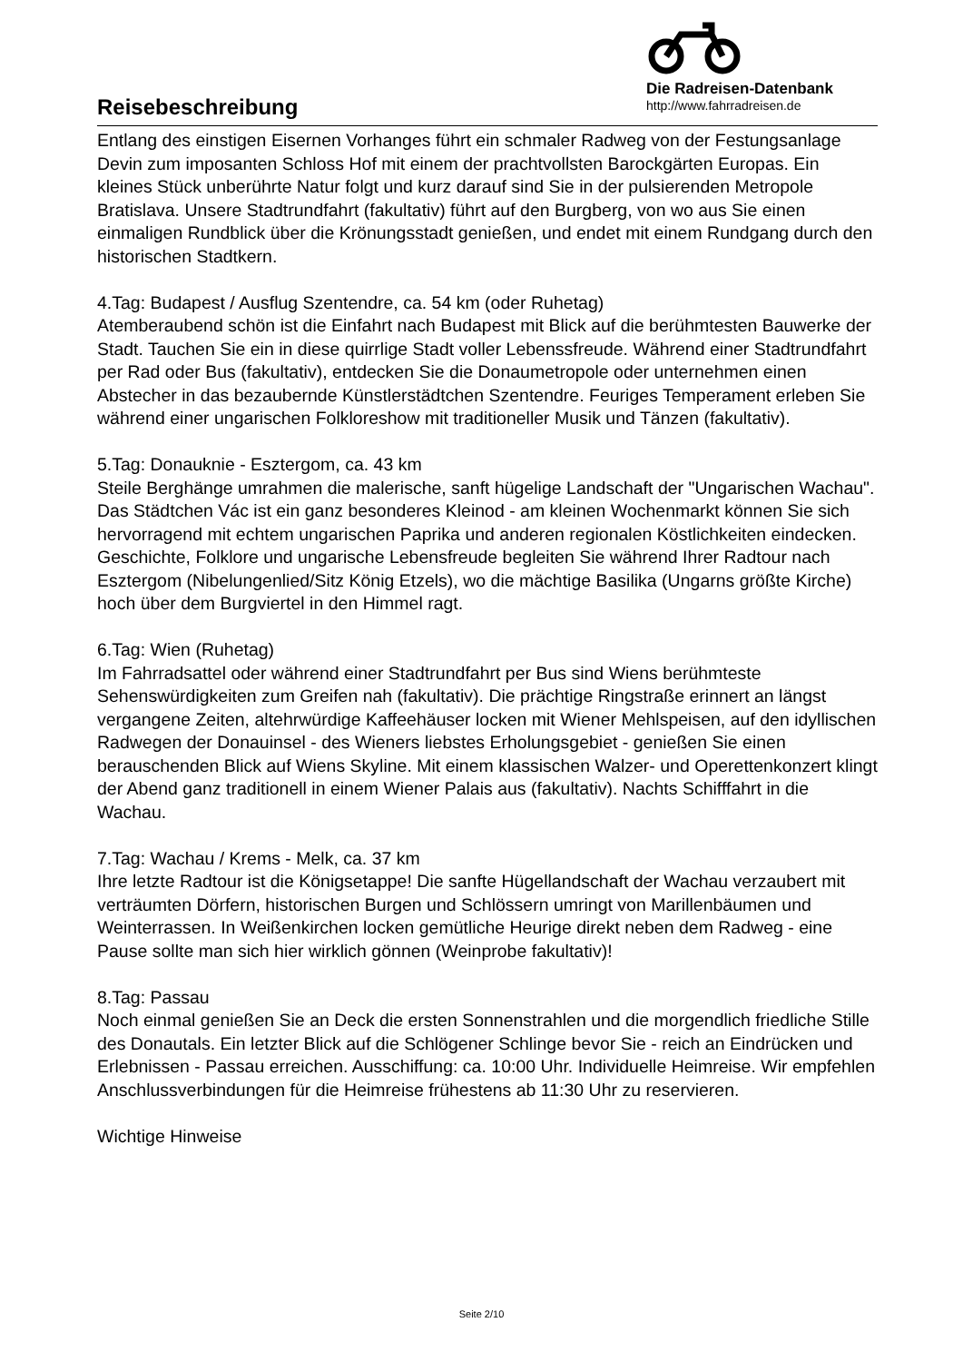Reisebeschreibung
Die Radreisen-Datenbank
http://www.fahrradreisen.de
Entlang des einstigen Eisernen Vorhanges führt ein schmaler Radweg von der Festungsanlage Devin zum imposanten Schloss Hof mit einem der prachtvollsten Barockgärten Europas. Ein kleines Stück unberührte Natur folgt und kurz darauf sind Sie in der pulsierenden Metropole Bratislava. Unsere Stadtrundfahrt (fakultativ) führt auf den Burgberg, von wo aus Sie einen einmaligen Rundblick über die Krönungsstadt genießen, und endet mit einem Rundgang durch den historischen Stadtkern.
4.Tag: Budapest / Ausflug Szentendre, ca. 54 km (oder Ruhetag)
Atemberaubend schön ist die Einfahrt nach Budapest mit Blick auf die berühmtesten Bauwerke der Stadt. Tauchen Sie ein in diese quirrlige Stadt voller Lebenssfreude. Während einer Stadtrundfahrt per Rad oder Bus (fakultativ), entdecken Sie die Donaumetropole oder unternehmen einen Abstecher in das bezaubernde Künstlerstädtchen Szentendre. Feuriges Temperament erleben Sie während einer ungarischen Folkloreshow mit traditioneller Musik und Tänzen (fakultativ).
5.Tag: Donauknie - Esztergom, ca. 43 km
Steile Berghänge umrahmen die malerische, sanft hügelige Landschaft der "Ungarischen Wachau". Das Städtchen Vác ist ein ganz besonderes Kleinod - am kleinen Wochenmarkt können Sie sich hervorragend mit echtem ungarischen Paprika und anderen regionalen Köstlichkeiten eindecken. Geschichte, Folklore und ungarische Lebensfreude begleiten Sie während Ihrer Radtour nach Esztergom (Nibelungenlied/Sitz König Etzels), wo die mächtige Basilika (Ungarns größte Kirche) hoch über dem Burgviertel in den Himmel ragt.
6.Tag: Wien (Ruhetag)
Im Fahrradsattel oder während einer Stadtrundfahrt per Bus sind Wiens berühmteste Sehenswürdigkeiten zum Greifen nah (fakultativ). Die prächtige Ringstraße erinnert an längst vergangene Zeiten, altehrwürdige Kaffeehäuser locken mit Wiener Mehlspeisen, auf den idyllischen Radwegen der Donauinsel - des Wieners liebstes Erholungsgebiet - genießen Sie einen berauschenden Blick auf Wiens Skyline. Mit einem klassischen Walzer- und Operettenkonzert klingt der Abend ganz traditionell in einem Wiener Palais aus (fakultativ). Nachts Schifffahrt in die Wachau.
7.Tag: Wachau / Krems - Melk, ca. 37 km
Ihre letzte Radtour ist die Königsetappe! Die sanfte Hügellandschaft der Wachau verzaubert mit verträumten Dörfern, historischen Burgen und Schlössern umringt von Marillenbäumen und Weinterrassen. In Weißenkirchen locken gemütliche Heurige direkt neben dem Radweg - eine Pause sollte man sich hier wirklich gönnen (Weinprobe fakultativ)!
8.Tag: Passau
Noch einmal genießen Sie an Deck die ersten Sonnenstrahlen und die morgendlich friedliche Stille des Donautals. Ein letzter Blick auf die Schlögener Schlinge bevor Sie - reich an Eindrücken und Erlebnissen - Passau erreichen. Ausschiffung: ca. 10:00 Uhr. Individuelle Heimreise. Wir empfehlen Anschlussverbindungen für die Heimreise frühestens ab 11:30 Uhr zu reservieren.
Wichtige Hinweise
Seite 2/10